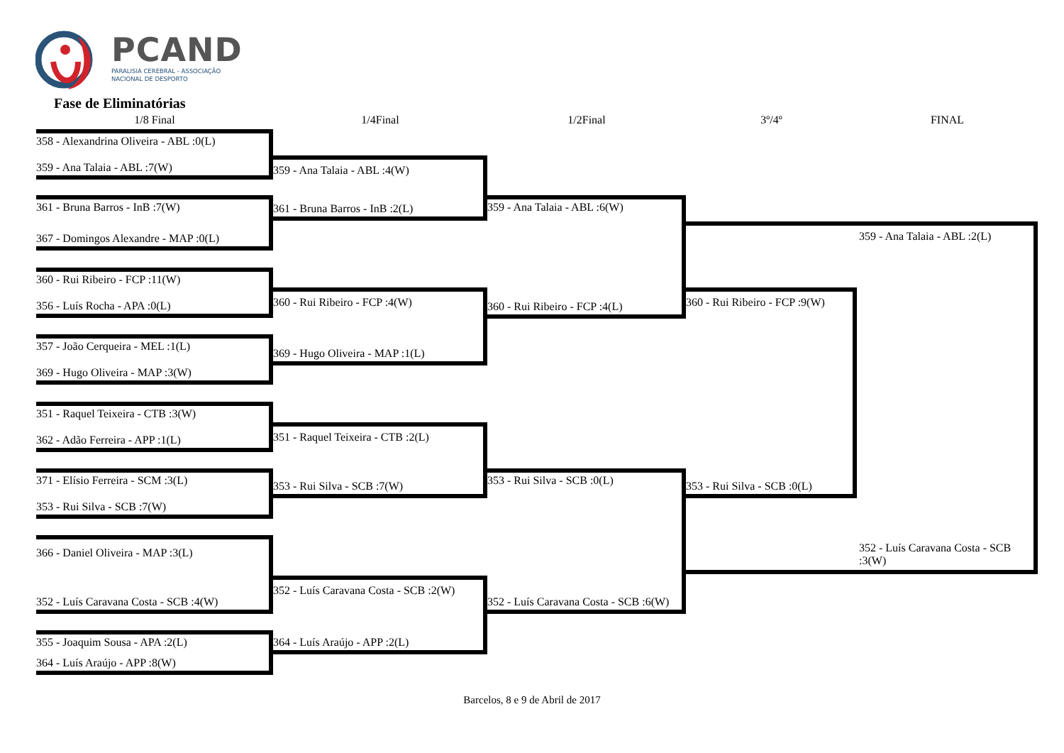PCAND
PARALISIA CEREBRAL - ASSOCIAÇÃO
NACIONAL DE DESPORTO
Fase de Eliminatórias
1/8 Final 1/4Final 1/2Final 3º/4º FINAL
358 - Alexandrina Oliveira - ABL :0(L)
359 - Ana Talaia - ABL :7(W)
361 - Bruna Barros - InB :7(W)
367 - Domingos Alexandre - MAP :0(L)
360 - Rui Ribeiro - FCP :11(W)
356 - Luís Rocha - APA :0(L)
357 - João Cerqueira - MEL :1(L)
369 - Hugo Oliveira - MAP :3(W)
351 - Raquel Teixeira - CTB :3(W)
362 - Adão Ferreira - APP :1(L)
371 - Elísio Ferreira - SCM :3(L)
353 - Rui Silva - SCB :7(W)
366 - Daniel Oliveira - MAP :3(L)
352 - Luís Caravana Costa - SCB :4(W)
355 - Joaquim Sousa - APA :2(L)
364 - Luís Araújo - APP :8(W)
359 - Ana Talaia - ABL :4(W)
361 - Bruna Barros - InB :2(L)
360 - Rui Ribeiro - FCP :4(W)
369 - Hugo Oliveira - MAP :1(L)
351 - Raquel Teixeira - CTB :2(L)
353 - Rui Silva - SCB :7(W)
352 - Luís Caravana Costa - SCB :2(W)
364 - Luís Araújo - APP :2(L)
359 - Ana Talaia - ABL :6(W)
360 - Rui Ribeiro - FCP :4(L)
353 - Rui Silva - SCB :0(L)
352 - Luís Caravana Costa - SCB :6(W)
360 - Rui Ribeiro - FCP :9(W)
353 - Rui Silva - SCB :0(L)
359 - Ana Talaia - ABL :2(L)
352 - Luís Caravana Costa - SCB :3(W)
Barcelos, 8 e 9 de Abril de 2017